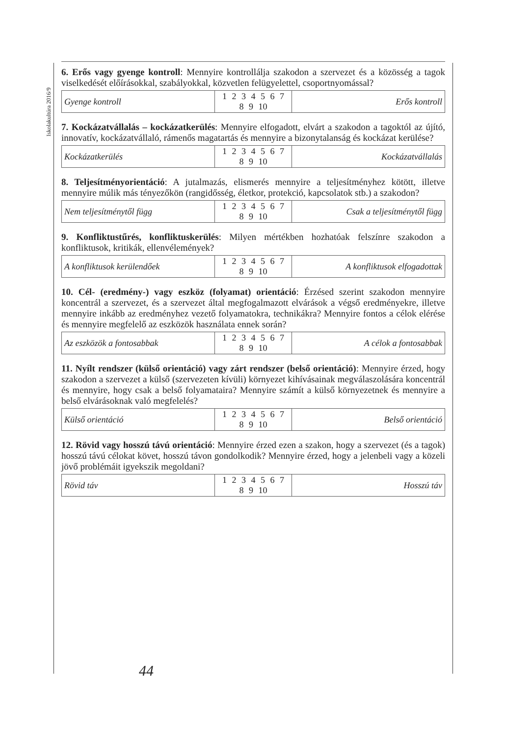Iskolakultúra 2016/9
6. Erős vagy gyenge kontroll: Mennyire kontrollálja szakodon a szervezet és a közösség a tagok viselkedését előírásokkal, szabályokkal, közvetlen felügyelettel, csoportnyomással?
| Gyenge kontroll | 1 2 3 4 5 6 7 8 9 10 | Erős kontroll |
7. Kockázatvállalás – kockázatkerülés: Mennyire elfogadott, elvárt a szakodon a tagoktól az újító, innovatív, kockázatvállaló, rámenős magatartás és mennyire a bizonytalanság és kockázat kerülése?
| Kockázatkerülés | 1 2 3 4 5 6 7 8 9 10 | Kockázatvállalás |
8. Teljesítményorientáció: A jutalmazás, elismerés mennyire a teljesítményhez kötött, illetve mennyire múlik más tényezőkön (rangidősség, életkor, protekció, kapcsolatok stb.) a szakodon?
| Nem teljesítménytől függ | 1 2 3 4 5 6 7 8 9 10 | Csak a teljesítménytől függ |
9. Konfliktustűrés, konfliktuskerülés: Milyen mértékben hozhatóak felszínre szakodon a konfliktusok, kritikák, ellenvélemények?
| A konfliktusok kerülendőek | 1 2 3 4 5 6 7 8 9 10 | A konfliktusok elfogadottak |
10. Cél- (eredmény-) vagy eszköz (folyamat) orientáció: Érzésed szerint szakodon mennyire koncentrál a szervezet, és a szervezet által megfogalmazott elvárások a végső eredményekre, illetve mennyire inkább az eredményhez vezető folyamatokra, technikákra? Mennyire fontos a célok elérése és mennyire megfelelő az eszközök használata ennek során?
| Az eszközök a fontosabbak | 1 2 3 4 5 6 7 8 9 10 | A célok a fontosabbak |
11. Nyílt rendszer (külső orientáció) vagy zárt rendszer (belső orientáció): Mennyire érzed, hogy szakodon a szervezet a külső (szervezeten kívüli) környezet kihívásainak megválaszolására koncentrál és mennyire, hogy csak a belső folyamataira? Mennyire számít a külső környezetnek és mennyire a belső elvárásoknak való megfelelés?
| Külső orientáció | 1 2 3 4 5 6 7 8 9 10 | Belső orientáció |
12. Rövid vagy hosszú távú orientáció: Mennyire érzed ezen a szakon, hogy a szervezet (és a tagok) hosszú távú célokat követ, hosszú távon gondolkodik? Mennyire érzed, hogy a jelenbeli vagy a közeli jövő problémáit igyekszik megoldani?
| Rövid táv | 1 2 3 4 5 6 7 8 9 10 | Hosszú táv |
44